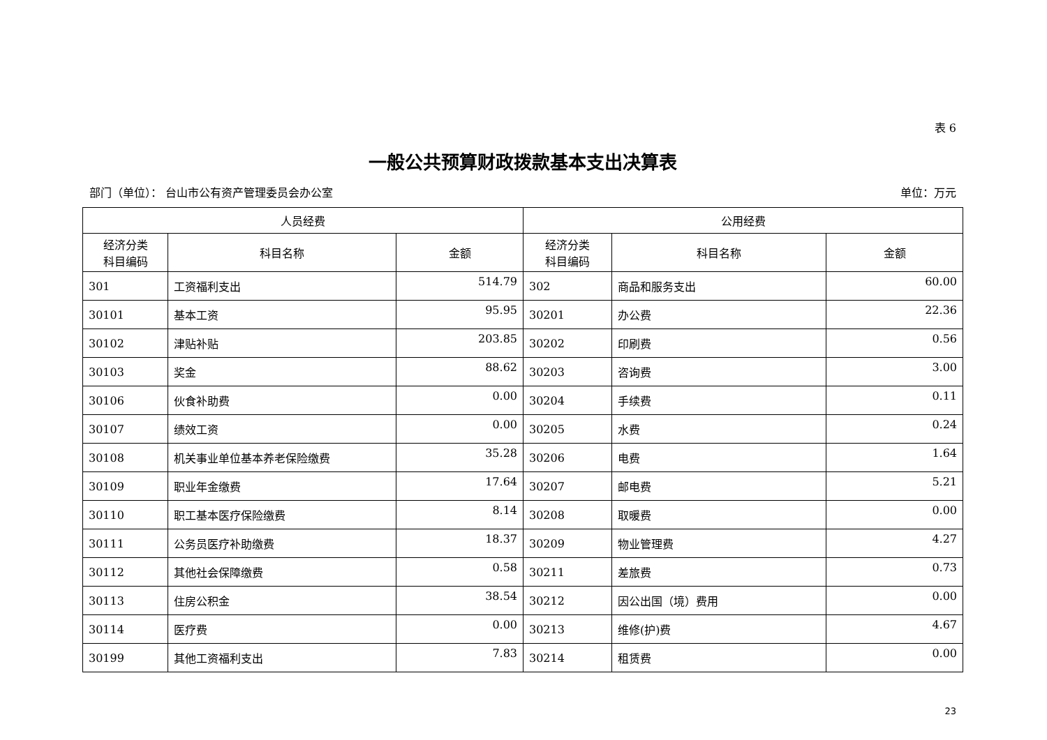表 6
一般公共预算财政拨款基本支出决算表
部门（单位）： 台山市公有资产管理委员会办公室 单位：万元
| 人员经费 | | | 公用经费 | | |
| --- | --- | --- | --- | --- | --- |
| 经济分类 科目编码 | 科目名称 | 金额 | 经济分类 科目编码 | 科目名称 | 金额 |
| 301 | 工资福利支出 | 514.79 | 302 | 商品和服务支出 | 60.00 |
| 30101 | 基本工资 | 95.95 | 30201 | 办公费 | 22.36 |
| 30102 | 津贴补贴 | 203.85 | 30202 | 印刷费 | 0.56 |
| 30103 | 奖金 | 88.62 | 30203 | 咨询费 | 3.00 |
| 30106 | 伙食补助费 | 0.00 | 30204 | 手续费 | 0.11 |
| 30107 | 绩效工资 | 0.00 | 30205 | 水费 | 0.24 |
| 30108 | 机关事业单位基本养老保险缴费 | 35.28 | 30206 | 电费 | 1.64 |
| 30109 | 职业年金缴费 | 17.64 | 30207 | 邮电费 | 5.21 |
| 30110 | 职工基本医疗保险缴费 | 8.14 | 30208 | 取暖费 | 0.00 |
| 30111 | 公务员医疗补助缴费 | 18.37 | 30209 | 物业管理费 | 4.27 |
| 30112 | 其他社会保障缴费 | 0.58 | 30211 | 差旅费 | 0.73 |
| 30113 | 住房公积金 | 38.54 | 30212 | 因公出国（境）费用 | 0.00 |
| 30114 | 医疗费 | 0.00 | 30213 | 维修(护)费 | 4.67 |
| 30199 | 其他工资福利支出 | 7.83 | 30214 | 租赁费 | 0.00 |
23